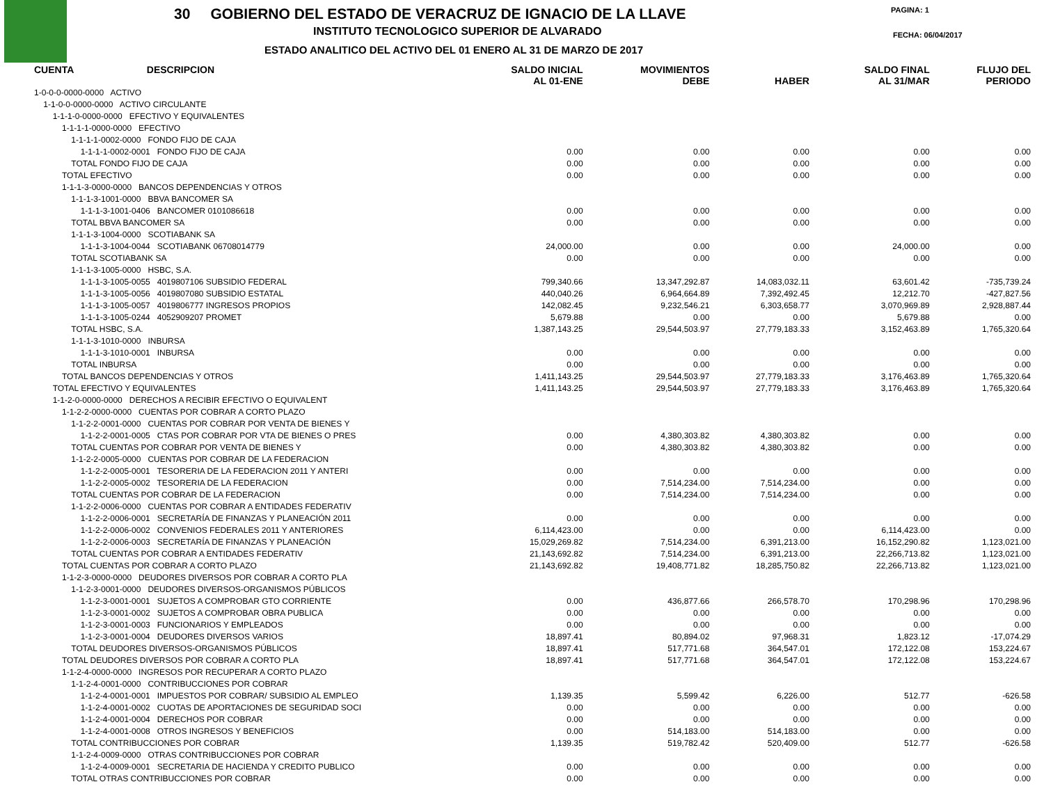30 GOBIERNO DEL ESTADO DE VERACRUZ DE IGNACIO DE LA LLAVE
PAGINA: 1
INSTITUTO TECNOLOGICO SUPERIOR DE ALVARADO
FECHA: 06/04/2017
ESTADO ANALITICO DEL ACTIVO DEL 01 ENERO AL 31 DE MARZO DE 2017
| CUENTA DESCRIPCION | SALDO INICIAL AL 01-ENE | MOVIMIENTOS DEBE | HABER | SALDO FINAL AL 31/MAR | FLUJO DEL PERIODO |
| --- | --- | --- | --- | --- | --- |
| 1-0-0-0-0000-0000 ACTIVO | | | | | |
| 1-1-0-0-0000-0000 ACTIVO CIRCULANTE | | | | | |
| 1-1-1-0-0000-0000 EFECTIVO Y EQUIVALENTES | | | | | |
| 1-1-1-1-0000-0000 EFECTIVO | | | | | |
| 1-1-1-1-0002-0000 FONDO FIJO DE CAJA | | | | | |
| 1-1-1-1-0002-0001 FONDO FIJO DE CAJA | 0.00 | 0.00 | 0.00 | 0.00 | 0.00 |
| TOTAL FONDO FIJO DE CAJA | 0.00 | 0.00 | 0.00 | 0.00 | 0.00 |
| TOTAL EFECTIVO | 0.00 | 0.00 | 0.00 | 0.00 | 0.00 |
| 1-1-1-3-0000-0000 BANCOS DEPENDENCIAS Y OTROS | | | | | |
| 1-1-1-3-1001-0000 BBVA BANCOMER SA | | | | | |
| 1-1-1-3-1001-0406 BANCOMER 0101086618 | 0.00 | 0.00 | 0.00 | 0.00 | 0.00 |
| TOTAL BBVA BANCOMER SA | 0.00 | 0.00 | 0.00 | 0.00 | 0.00 |
| 1-1-1-3-1004-0000 SCOTIABANK SA | | | | | |
| 1-1-1-3-1004-0044 SCOTIABANK 06708014779 | 24,000.00 | 0.00 | 0.00 | 24,000.00 | 0.00 |
| TOTAL SCOTIABANK SA | 0.00 | 0.00 | 0.00 | 0.00 | 0.00 |
| 1-1-1-3-1005-0000 HSBC, S.A. | | | | | |
| 1-1-1-3-1005-0055 4019807106 SUBSIDIO FEDERAL | 799,340.66 | 13,347,292.87 | 14,083,032.11 | 63,601.42 | -735,739.24 |
| 1-1-1-3-1005-0056 4019807080 SUBSIDIO ESTATAL | 440,040.26 | 6,964,664.89 | 7,392,492.45 | 12,212.70 | -427,827.56 |
| 1-1-1-3-1005-0057 4019806777 INGRESOS PROPIOS | 142,082.45 | 9,232,546.21 | 6,303,658.77 | 3,070,969.89 | 2,928,887.44 |
| 1-1-1-3-1005-0244 4052909207 PROMET | 5,679.88 | 0.00 | 0.00 | 5,679.88 | 0.00 |
| TOTAL HSBC, S.A. | 1,387,143.25 | 29,544,503.97 | 27,779,183.33 | 3,152,463.89 | 1,765,320.64 |
| 1-1-1-3-1010-0000 INBURSA | | | | | |
| 1-1-1-3-1010-0001 INBURSA | 0.00 | 0.00 | 0.00 | 0.00 | 0.00 |
| TOTAL INBURSA | 0.00 | 0.00 | 0.00 | 0.00 | 0.00 |
| TOTAL BANCOS DEPENDENCIAS Y OTROS | 1,411,143.25 | 29,544,503.97 | 27,779,183.33 | 3,176,463.89 | 1,765,320.64 |
| TOTAL EFECTIVO Y EQUIVALENTES | 1,411,143.25 | 29,544,503.97 | 27,779,183.33 | 3,176,463.89 | 1,765,320.64 |
| 1-1-2-0-0000-0000 DERECHOS A RECIBIR EFECTIVO O EQUIVALENT | | | | | |
| 1-1-2-2-0000-0000 CUENTAS POR COBRAR A CORTO PLAZO | | | | | |
| 1-1-2-2-0001-0000 CUENTAS POR COBRAR POR VENTA DE BIENES Y | | | | | |
| 1-1-2-2-0001-0005 CTAS POR COBRAR POR VTA DE BIENES O PRES | 0.00 | 4,380,303.82 | 4,380,303.82 | 0.00 | 0.00 |
| TOTAL CUENTAS POR COBRAR POR VENTA DE BIENES Y | 0.00 | 4,380,303.82 | 4,380,303.82 | 0.00 | 0.00 |
| 1-1-2-2-0005-0000 CUENTAS POR COBRAR DE LA FEDERACION | | | | | |
| 1-1-2-2-0005-0001 TESORERIA DE LA FEDERACION 2011 Y ANTERI | 0.00 | 0.00 | 0.00 | 0.00 | 0.00 |
| 1-1-2-2-0005-0002 TESORERIA DE LA FEDERACION | 0.00 | 7,514,234.00 | 7,514,234.00 | 0.00 | 0.00 |
| TOTAL CUENTAS POR COBRAR DE LA FEDERACION | 0.00 | 7,514,234.00 | 7,514,234.00 | 0.00 | 0.00 |
| 1-1-2-2-0006-0000 CUENTAS POR COBRAR A ENTIDADES FEDERATIV | | | | | |
| 1-1-2-2-0006-0001 SECRETARÍA DE FINANZAS Y PLANEACIÓN 2011 | 0.00 | 0.00 | 0.00 | 0.00 | 0.00 |
| 1-1-2-2-0006-0002 CONVENIOS FEDERALES 2011 Y ANTERIORES | 6,114,423.00 | 0.00 | 0.00 | 6,114,423.00 | 0.00 |
| 1-1-2-2-0006-0003 SECRETARÍA DE FINANZAS Y PLANEACIÓN | 15,029,269.82 | 7,514,234.00 | 6,391,213.00 | 16,152,290.82 | 1,123,021.00 |
| TOTAL CUENTAS POR COBRAR A ENTIDADES FEDERATIV | 21,143,692.82 | 7,514,234.00 | 6,391,213.00 | 22,266,713.82 | 1,123,021.00 |
| TOTAL CUENTAS POR COBRAR A CORTO PLAZO | 21,143,692.82 | 19,408,771.82 | 18,285,750.82 | 22,266,713.82 | 1,123,021.00 |
| 1-1-2-3-0000-0000 DEUDORES DIVERSOS POR COBRAR A CORTO PLA | | | | | |
| 1-1-2-3-0001-0000 DEUDORES DIVERSOS-ORGANISMOS PÚBLICOS | | | | | |
| 1-1-2-3-0001-0001 SUJETOS A COMPROBAR GTO CORRIENTE | 0.00 | 436,877.66 | 266,578.70 | 170,298.96 | 170,298.96 |
| 1-1-2-3-0001-0002 SUJETOS A COMPROBAR OBRA PUBLICA | 0.00 | 0.00 | 0.00 | 0.00 | 0.00 |
| 1-1-2-3-0001-0003 FUNCIONARIOS Y EMPLEADOS | 0.00 | 0.00 | 0.00 | 0.00 | 0.00 |
| 1-1-2-3-0001-0004 DEUDORES DIVERSOS VARIOS | 18,897.41 | 80,894.02 | 97,968.31 | 1,823.12 | -17,074.29 |
| TOTAL DEUDORES DIVERSOS-ORGANISMOS PÚBLICOS | 18,897.41 | 517,771.68 | 364,547.01 | 172,122.08 | 153,224.67 |
| TOTAL DEUDORES DIVERSOS POR COBRAR A CORTO PLA | 18,897.41 | 517,771.68 | 364,547.01 | 172,122.08 | 153,224.67 |
| 1-1-2-4-0000-0000 INGRESOS POR RECUPERAR A CORTO PLAZO | | | | | |
| 1-1-2-4-0001-0000 CONTRIBUCCIONES POR COBRAR | | | | | |
| 1-1-2-4-0001-0001 IMPUESTOS POR COBRAR/ SUBSIDIO AL EMPLEO | 1,139.35 | 5,599.42 | 6,226.00 | 512.77 | -626.58 |
| 1-1-2-4-0001-0002 CUOTAS DE APORTACIONES DE SEGURIDAD SOCI | 0.00 | 0.00 | 0.00 | 0.00 | 0.00 |
| 1-1-2-4-0001-0004 DERECHOS POR COBRAR | 0.00 | 0.00 | 0.00 | 0.00 | 0.00 |
| 1-1-2-4-0001-0008 OTROS INGRESOS Y BENEFICIOS | 0.00 | 514,183.00 | 514,183.00 | 0.00 | 0.00 |
| TOTAL CONTRIBUCCIONES POR COBRAR | 1,139.35 | 519,782.42 | 520,409.00 | 512.77 | -626.58 |
| 1-1-2-4-0009-0000 OTRAS CONTRIBUCCIONES POR COBRAR | | | | | |
| 1-1-2-4-0009-0001 SECRETARIA DE HACIENDA Y CREDITO PUBLICO | 0.00 | 0.00 | 0.00 | 0.00 | 0.00 |
| TOTAL OTRAS CONTRIBUCCIONES POR COBRAR | 0.00 | 0.00 | 0.00 | 0.00 | 0.00 |